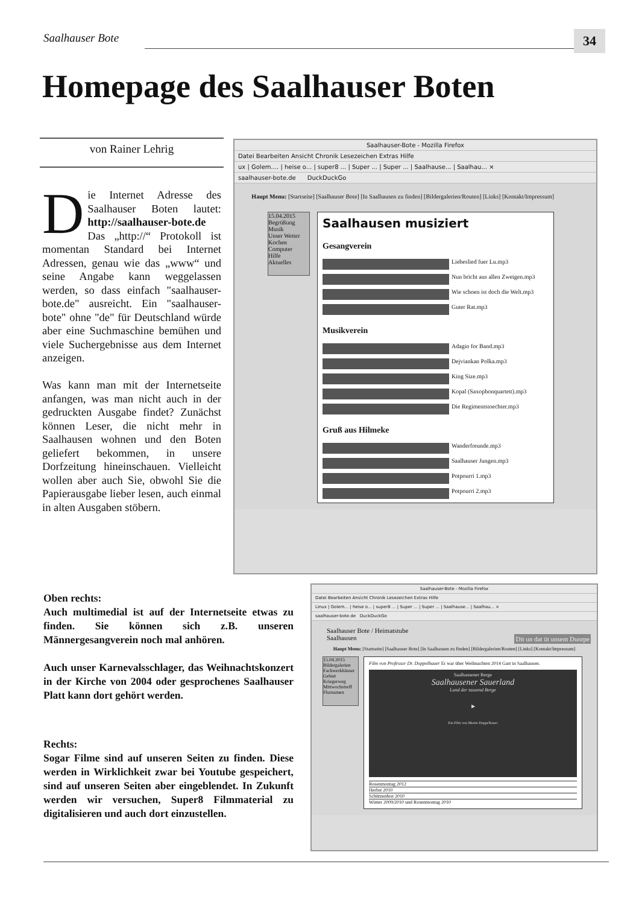Saalhauser Bote 34
Homepage des Saalhauser Boten
von Rainer Lehrig
Die Internet Adresse des Saalhauser Boten lautet: http://saalhauser-bote.de
Das „http://“ Protokoll ist momentan Standard bei Internet Adressen, genau wie das „www“ und seine Angabe kann weggelassen werden, so dass einfach "saalhauser-bote.de" ausreicht. Ein "saalhauser-bote" ohne "de" für Deutschland würde aber eine Suchmaschine bemühen und viele Suchergebnisse aus dem Internet anzeigen.
Was kann man mit der Internetseite anfangen, was man nicht auch in der gedruckten Ausgabe findet? Zunächst können Leser, die nicht mehr in Saalhausen wohnen und den Boten geliefert bekommen, in unsere Dorfzeitung hineinschauen. Vielleicht wollen aber auch Sie, obwohl Sie die Papierausgabe lieber lesen, auch einmal in alten Ausgaben stöbern.
Saalhauser-Bote - Mozilla Firefox
Datei Bearbeiten Ansicht Chronik Lesezeichen Extras Hilfe
ux | Golem.... | heise o... | super8 ... | Super ... | Super ... | Saalhause... | Saalhau... ×
saalhauser-bote.de DuckDuckGo
Haupt Menu: [Startseite] [Saalhauser Bote] [In Saalhausen zu finden] [Bildergalerien/Routen] [Links] [Kontakt/Impressum]
15.04.2015
Begrüßung
Musik
Unser Wetter
Kochen
Computer
Hilfe
Aktuelles
Saalhausen musiziert
Gesangverein
Liebeslied fuer Lu.mp3
Nun bricht aus allen Zweigen.mp3
Wie schoen ist doch die Welt.mp3
Guter Rat.mp3
Musikverein
Adagio for Band.mp3
Dejviankan Polka.mp3
King Size.mp3
Kopal (Saxophonquartett).mp3
Die Regimentstoechter.mp3
Gruß aus Hilmeke
Wanderfreunde.mp3
Saalhauser Jungen.mp3
Potpourri 1.mp3
Potpourri 2.mp3
Oben rechts:
Auch multimedial ist auf der Internetseite etwas zu finden. Sie können sich z.B. unseren Männergesangverein noch mal anhören.
Auch unser Karnevalsschlager, das Weihnachtskonzert in der Kirche von 2004 oder gesprochenes Saalhauser Platt kann dort gehört werden.
Rechts:
Sogar Filme sind auf unseren Seiten zu finden. Diese werden in Wirklichkeit zwar bei Youtube gespeichert, sind auf unseren Seiten aber eingeblendet. In Zukunft werden wir versuchen, Super8 Filmmaterial zu digitalisieren und auch dort einzustellen.
Saalhauser-Bote - Mozilla Firefox
Datei Bearbeiten Ansicht Chronik Lesezeichen Extras Hilfe
Linux | Golem... | heise o... | super8 ... | Super ... | Super ... | Saalhause... | Saalhau... ×
saalhauser-bote.de DuckDuckGo
Saalhauser Bote / Heimatstube
Saalhausen Dit un dat üt unsem Duorpe
Haupt Menu: [Startseite] [Saalhauser Bote] [In Saalhausen zu finden] [Bildergalerien/Routen] [Links] [Kontakt/Impressum]
15.04.2015
Bildergalerien
Fachwerkhäuser
Gebiet
Kriegerweg
Mittwochstreff
Flurnamen
Film von Professor Dr. Doppelbauer Er war über Weihnachten 2014 Gast in Saalhausen.
Saalhausener Berge
Saalhausener Sauerland
Land der tausend Berge
▶
Ein Film von Martin Doppelbauer
Rosenmontag 2012
Herbst 2010
Schützenfest 2010
Winter 2009/2010 und Rosenmontag 2010